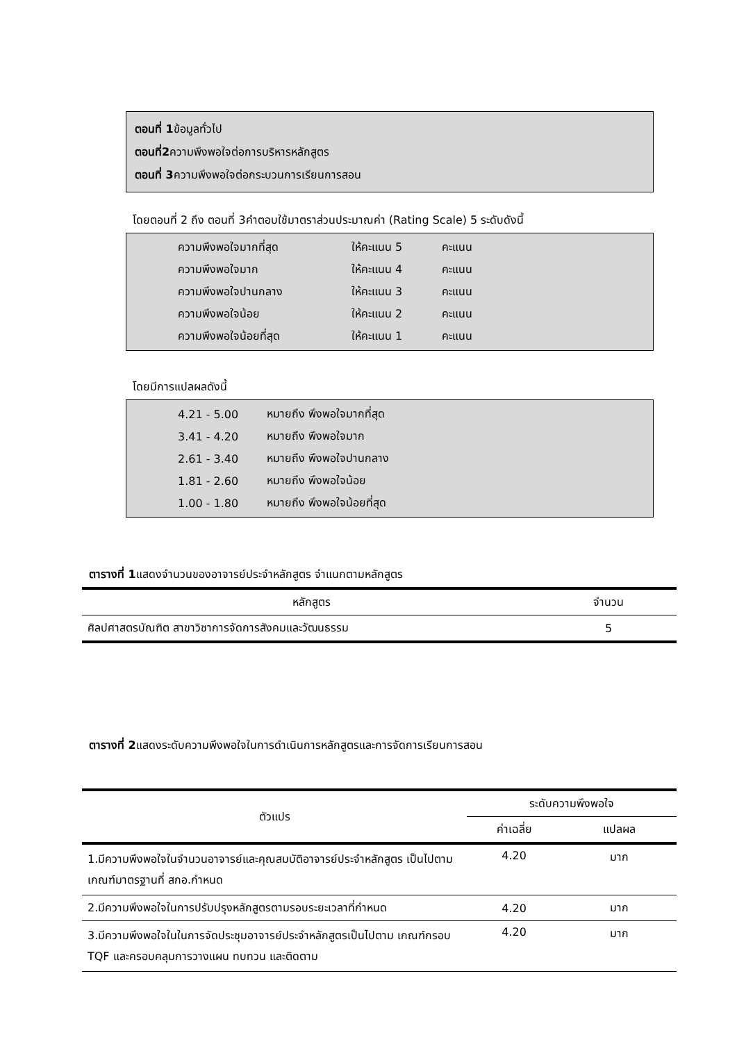ตอนที่ 1ข้อมูลทั่วไป
ตอนที่2ความพึงพอใจต่อการบริหารหลักสูตร
ตอนที่ 3ความพึงพอใจต่อกระบวนการเรียนการสอน
โดยตอนที่ 2 ถึง ตอนที่ 3คำตอบใช้มาตราส่วนประมาณค่า (Rating Scale) 5 ระดับดังนี้
| ความพึงพอใจมากที่สุด | ให้คะแนน 5 | คะแนน |
| ความพึงพอใจมาก | ให้คะแนน 4 | คะแนน |
| ความพึงพอใจปานกลาง | ให้คะแนน 3 | คะแนน |
| ความพึงพอใจน้อย | ให้คะแนน 2 | คะแนน |
| ความพึงพอใจน้อยที่สุด | ให้คะแนน 1 | คะแนน |
โดยมีการแปลผลดังนี้
| 4.21 - 5.00 | หมายถึง พึงพอใจมากที่สุด |
| 3.41 - 4.20 | หมายถึง พึงพอใจมาก |
| 2.61 - 3.40 | หมายถึง พึงพอใจปานกลาง |
| 1.81 - 2.60 | หมายถึง พึงพอใจน้อย |
| 1.00 - 1.80 | หมายถึง พึงพอใจน้อยที่สุด |
ตารางที่ 1แสดงจำนวนของอาจารย์ประจำหลักสูตร จำแนกตามหลักสูตร
| หลักสูตร | จำนวน |
| --- | --- |
| ศิลปศาสตรบัณฑิต สาขาวิชาการจัดการสังคมและวัฒนธรรม | 5 |
ตารางที่ 2แสดงระดับความพึงพอใจในการดำเนินการหลักสูตรและการจัดการเรียนการสอน
| ตัวแปร | ระดับความพึงพอใจ | |
| --- | --- | --- |
| | ค่าเฉลี่ย | แปลผล |
| 1.มีความพึงพอใจในจำนวนอาจารย์และคุณสมบัติอาจารย์ประจำหลักสูตร เป็นไปตามเกณฑ์มาตรฐานที่ สกอ.กำหนด | 4.20 | มาก |
| 2.มีความพึงพอใจในการปรับปรุงหลักสูตรตามรอบระยะเวลาที่กำหนด | 4.20 | มาก |
| 3.มีความพึงพอใจในในการจัดประชุมอาจารย์ประจำหลักสูตรเป็นไปตาม เกณฑ์กรอบ TQF และครอบคลุมการวางแผน ทบทวน และติดตาม | 4.20 | มาก |